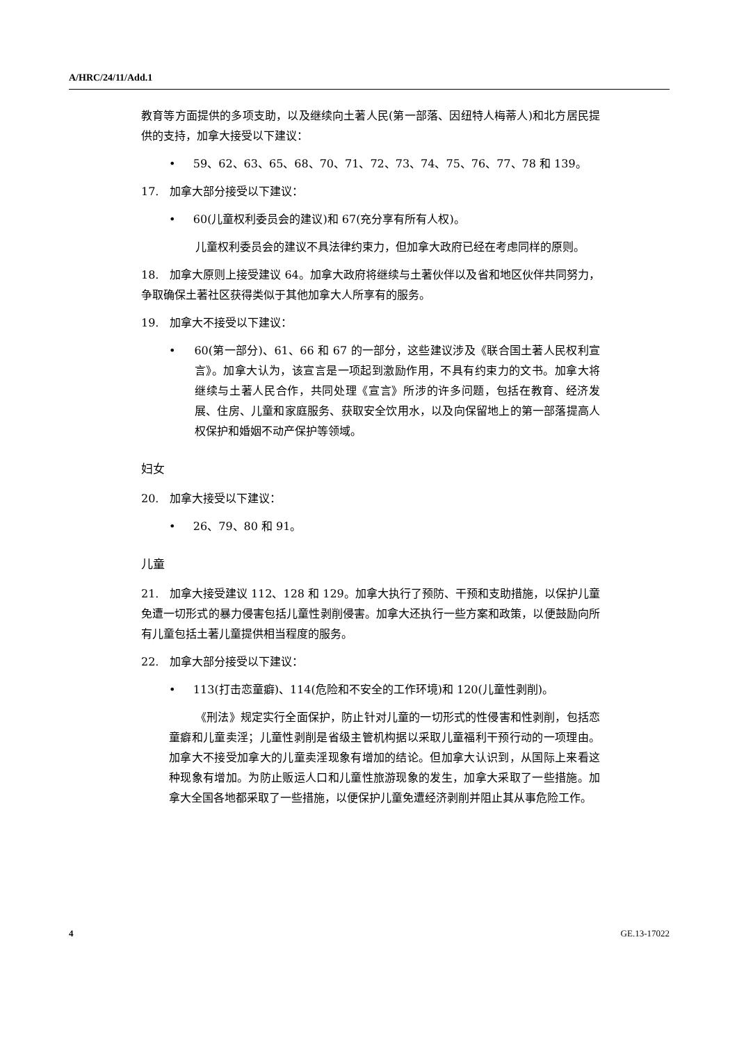A/HRC/24/11/Add.1
教育等方面提供的多项支助，以及继续向土著人民(第一部落、因纽特人梅蒂人)和北方居民提供的支持，加拿大接受以下建议：
• 59、62、63、65、68、70、71、72、73、74、75、76、77、78 和 139。
17. 加拿大部分接受以下建议：
• 60(儿童权利委员会的建议)和 67(充分享有所有人权)。
儿童权利委员会的建议不具法律约束力，但加拿大政府已经在考虑同样的原则。
18. 加拿大原则上接受建议 64。加拿大政府将继续与土著伙伴以及省和地区伙伴共同努力，争取确保土著社区获得类似于其他加拿大人所享有的服务。
19. 加拿大不接受以下建议：
• 60(第一部分)、61、66 和 67 的一部分，这些建议涉及《联合国土著人民权利宣言》。加拿大认为，该宣言是一项起到激励作用，不具有约束力的文书。加拿大将继续与土著人民合作，共同处理《宣言》所涉的许多问题，包括在教育、经济发展、住房、儿童和家庭服务、获取安全饮用水，以及向保留地上的第一部落提高人权保护和婚姻不动产保护等领域。
妇女
20. 加拿大接受以下建议：
• 26、79、80 和 91。
儿童
21. 加拿大接受建议 112、128 和 129。加拿大执行了预防、干预和支助措施，以保护儿童免遭一切形式的暴力侵害包括儿童性剥削侵害。加拿大还执行一些方案和政策，以便鼓励向所有儿童包括土著儿童提供相当程度的服务。
22. 加拿大部分接受以下建议：
• 113(打击恋童癖)、114(危险和不安全的工作环境)和 120(儿童性剥削)。
《刑法》规定实行全面保护，防止针对儿童的一切形式的性侵害和性剥削，包括恋童癖和儿童卖淫；儿童性剥削是省级主管机构据以采取儿童福利干预行动的一项理由。加拿大不接受加拿大的儿童卖淫现象有增加的结论。但加拿大认识到，从国际上来看这种现象有增加。为防止贩运人口和儿童性旅游现象的发生，加拿大采取了一些措施。加拿大全国各地都采取了一些措施，以便保护儿童免遭经济剥削并阻止其从事危险工作。
4 GE.13-17022